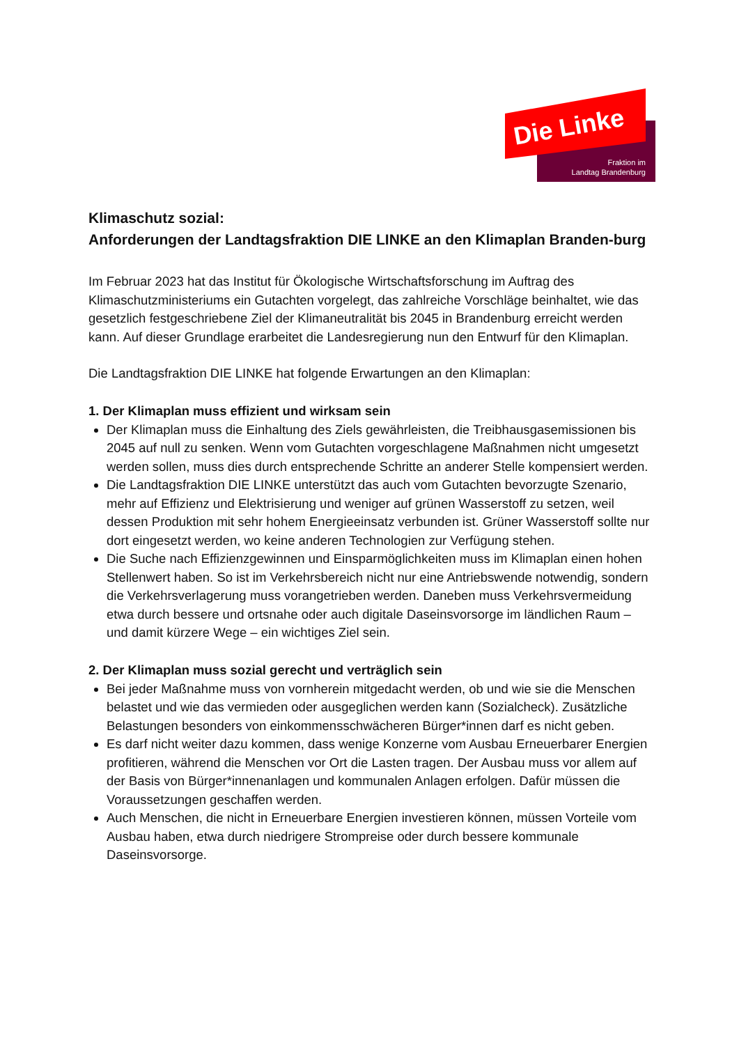Die Linke
Fraktion im
Landtag Brandenburg
Klimaschutz sozial:
Anforderungen der Landtagsfraktion DIE LINKE an den Klimaplan Branden-burg
Im Februar 2023 hat das Institut für Ökologische Wirtschaftsforschung im Auftrag des Klimaschutzministeriums ein Gutachten vorgelegt, das zahlreiche Vorschläge beinhaltet, wie das gesetzlich festgeschriebene Ziel der Klimaneutralität bis 2045 in Brandenburg erreicht werden kann. Auf dieser Grundlage erarbeitet die Landesregierung nun den Entwurf für den Klimaplan.
Die Landtagsfraktion DIE LINKE hat folgende Erwartungen an den Klimaplan:
1. Der Klimaplan muss effizient und wirksam sein
Der Klimaplan muss die Einhaltung des Ziels gewährleisten, die Treibhausgasemissionen bis 2045 auf null zu senken. Wenn vom Gutachten vorgeschlagene Maßnahmen nicht umgesetzt werden sollen, muss dies durch entsprechende Schritte an anderer Stelle kompensiert werden.
Die Landtagsfraktion DIE LINKE unterstützt das auch vom Gutachten bevorzugte Szenario, mehr auf Effizienz und Elektrisierung und weniger auf grünen Wasserstoff zu setzen, weil dessen Produktion mit sehr hohem Energieeinsatz verbunden ist. Grüner Wasserstoff sollte nur dort eingesetzt werden, wo keine anderen Technologien zur Verfügung stehen.
Die Suche nach Effizienzgewinnen und Einsparmöglichkeiten muss im Klimaplan einen hohen Stellenwert haben. So ist im Verkehrsbereich nicht nur eine Antriebswende notwendig, sondern die Verkehrsverlagerung muss vorangetrieben werden. Daneben muss Verkehrsvermeidung etwa durch bessere und ortsnahe oder auch digitale Daseinsvorsorge im ländlichen Raum – und damit kürzere Wege – ein wichtiges Ziel sein.
2. Der Klimaplan muss sozial gerecht und verträglich sein
Bei jeder Maßnahme muss von vornherein mitgedacht werden, ob und wie sie die Menschen belastet und wie das vermieden oder ausgeglichen werden kann (Sozialcheck). Zusätzliche Belastungen besonders von einkommensschwächeren Bürger*innen darf es nicht geben.
Es darf nicht weiter dazu kommen, dass wenige Konzerne vom Ausbau Erneuerbarer Energien profitieren, während die Menschen vor Ort die Lasten tragen. Der Ausbau muss vor allem auf der Basis von Bürger*innenanlagen und kommunalen Anlagen erfolgen. Dafür müssen die Voraussetzungen geschaffen werden.
Auch Menschen, die nicht in Erneuerbare Energien investieren können, müssen Vorteile vom Ausbau haben, etwa durch niedrigere Strompreise oder durch bessere kommunale Daseinsvorsorge.